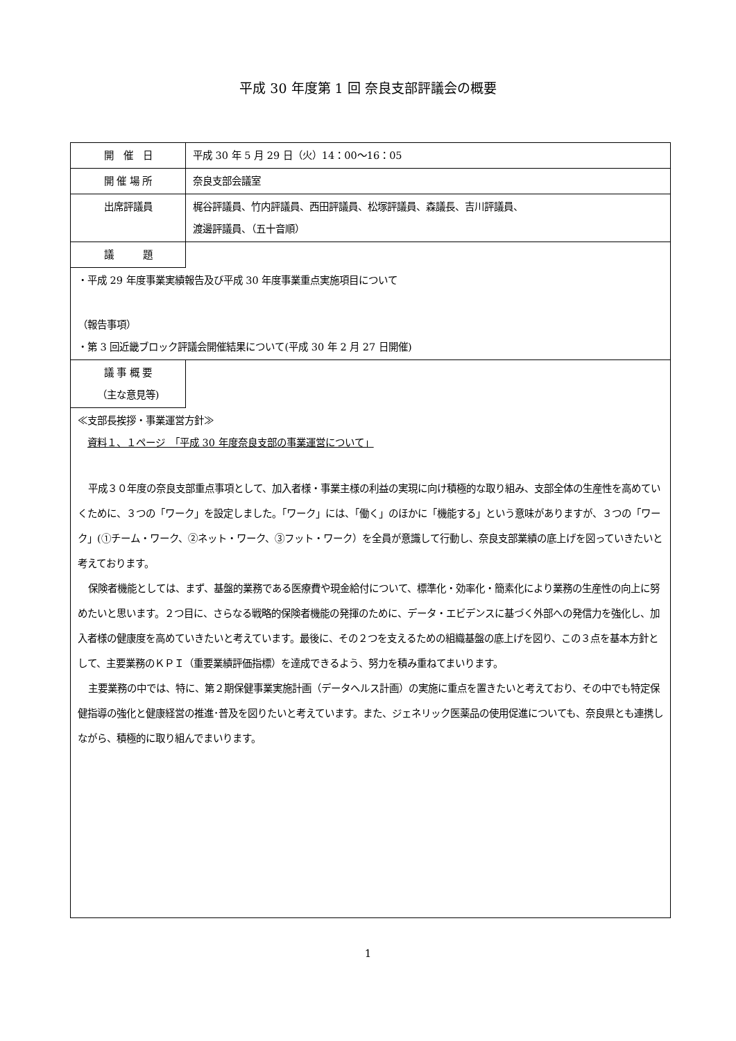平成 30 年度第 1 回 奈良支部評議会の概要
| 開 催 日 | 平成 30 年 5 月 29 日（火）14：00～16：05 |
| 開 催 場 所 | 奈良支部会議室 |
| 出席評議員 | 梶谷評議員、竹内評議員、西田評議員、松塚評議員、森議長、吉川評議員、 渡邊評議員、（五十音順） |
| 議 題 | |
| ・平成 29 年度事業実績報告及び平成 30 年度事業重点実施項目について （報告事項） ・第 3 回近畿ブロック評議会開催結果について(平成 30 年 2 月 27 日開催) | |
| 議 事 概 要 （主な意見等) | |
| ≪支部長挨拶・事業運営方針≫ 資料１、１ページ 「平成 30 年度奈良支部の事業運営について」 平成３０年度の奈良支部重点事項として、加入者様・事業主様の利益の実現に向け積極的な取り組み、支部全体の生産性を高めていくために、３つの「ワーク」を設定しました。「ワーク」には、「働く」のほかに「機能する」という意味がありますが、３つの「ワーク」(①チーム・ワーク、②ネット・ワーク、③フット・ワーク）を全員が意識して行動し、奈良支部業績の底上げを図っていきたいと考えております。 保険者機能としては、まず、基盤的業務である医療費や現金給付について、標準化・効率化・簡素化により業務の生産性の向上に努めたいと思います。２つ目に、さらなる戦略的保険者機能の発揮のために、データ・エビデンスに基づく外部への発信力を強化し、加入者様の健康度を高めていきたいと考えています。最後に、その２つを支えるための組織基盤の底上げを図り、この３点を基本方針として、主要業務のＫＰＩ（重要業績評価指標）を達成できるよう、努力を積み重ねてまいります。 主要業務の中では、特に、第２期保健事業実施計画（データヘルス計画）の実施に重点を置きたいと考えており、その中でも特定保健指導の強化と健康経営の推進･普及を図りたいと考えています。また、ジェネリック医薬品の使用促進についても、奈良県とも連携しながら、積極的に取り組んでまいります。 | |
1